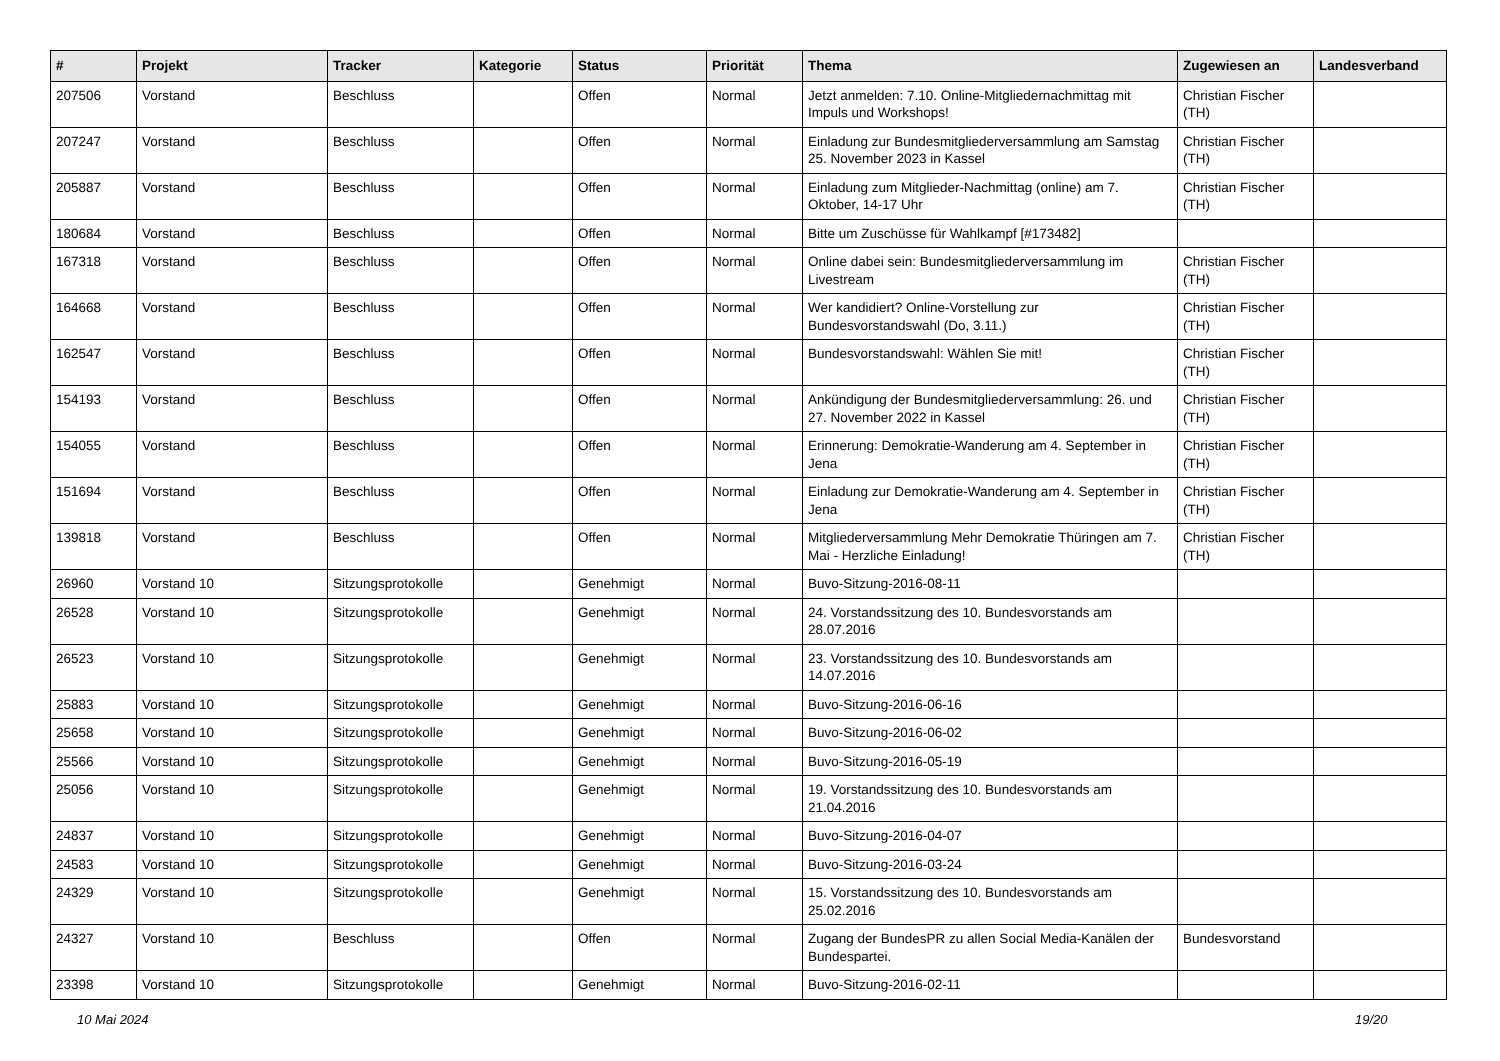| # | Projekt | Tracker | Kategorie | Status | Priorität | Thema | Zugewiesen an | Landesverband |
| --- | --- | --- | --- | --- | --- | --- | --- | --- |
| 207506 | Vorstand | Beschluss | | Offen | Normal | Jetzt anmelden: 7.10. Online-Mitgliedernachmittag mit Impuls und Workshops! | Christian Fischer (TH) | |
| 207247 | Vorstand | Beschluss | | Offen | Normal | Einladung zur Bundesmitgliederversammlung am Samstag 25. November 2023 in Kassel | Christian Fischer (TH) | |
| 205887 | Vorstand | Beschluss | | Offen | Normal | Einladung zum Mitglieder-Nachmittag (online) am 7. Oktober, 14-17 Uhr | Christian Fischer (TH) | |
| 180684 | Vorstand | Beschluss | | Offen | Normal | Bitte um Zuschüsse für Wahlkampf [#173482] | | |
| 167318 | Vorstand | Beschluss | | Offen | Normal | Online dabei sein: Bundesmitgliederversammlung im Livestream | Christian Fischer (TH) | |
| 164668 | Vorstand | Beschluss | | Offen | Normal | Wer kandidiert? Online-Vorstellung zur Bundesvorstandswahl (Do, 3.11.) | Christian Fischer (TH) | |
| 162547 | Vorstand | Beschluss | | Offen | Normal | Bundesvorstandswahl: Wählen Sie mit! | Christian Fischer (TH) | |
| 154193 | Vorstand | Beschluss | | Offen | Normal | Ankündigung der Bundesmitgliederversammlung: 26. und 27. November 2022 in Kassel | Christian Fischer (TH) | |
| 154055 | Vorstand | Beschluss | | Offen | Normal | Erinnerung: Demokratie-Wanderung am 4. September in Jena | Christian Fischer (TH) | |
| 151694 | Vorstand | Beschluss | | Offen | Normal | Einladung zur Demokratie-Wanderung am 4. September in Jena | Christian Fischer (TH) | |
| 139818 | Vorstand | Beschluss | | Offen | Normal | Mitgliederversammlung Mehr Demokratie Thüringen am 7. Mai - Herzliche Einladung! | Christian Fischer (TH) | |
| 26960 | Vorstand 10 | Sitzungsprotokolle | | Genehmigt | Normal | Buvo-Sitzung-2016-08-11 | | |
| 26528 | Vorstand 10 | Sitzungsprotokolle | | Genehmigt | Normal | 24. Vorstandssitzung des 10. Bundesvorstands am 28.07.2016 | | |
| 26523 | Vorstand 10 | Sitzungsprotokolle | | Genehmigt | Normal | 23. Vorstandssitzung des 10. Bundesvorstands am 14.07.2016 | | |
| 25883 | Vorstand 10 | Sitzungsprotokolle | | Genehmigt | Normal | Buvo-Sitzung-2016-06-16 | | |
| 25658 | Vorstand 10 | Sitzungsprotokolle | | Genehmigt | Normal | Buvo-Sitzung-2016-06-02 | | |
| 25566 | Vorstand 10 | Sitzungsprotokolle | | Genehmigt | Normal | Buvo-Sitzung-2016-05-19 | | |
| 25056 | Vorstand 10 | Sitzungsprotokolle | | Genehmigt | Normal | 19. Vorstandssitzung des 10. Bundesvorstands am 21.04.2016 | | |
| 24837 | Vorstand 10 | Sitzungsprotokolle | | Genehmigt | Normal | Buvo-Sitzung-2016-04-07 | | |
| 24583 | Vorstand 10 | Sitzungsprotokolle | | Genehmigt | Normal | Buvo-Sitzung-2016-03-24 | | |
| 24329 | Vorstand 10 | Sitzungsprotokolle | | Genehmigt | Normal | 15. Vorstandssitzung des 10. Bundesvorstands am 25.02.2016 | | |
| 24327 | Vorstand 10 | Beschluss | | Offen | Normal | Zugang der BundesPR zu allen Social Media-Kanälen der Bundespartei. | Bundesvorstand | |
| 23398 | Vorstand 10 | Sitzungsprotokolle | | Genehmigt | Normal | Buvo-Sitzung-2016-02-11 | | |
10 Mai 2024 19/20